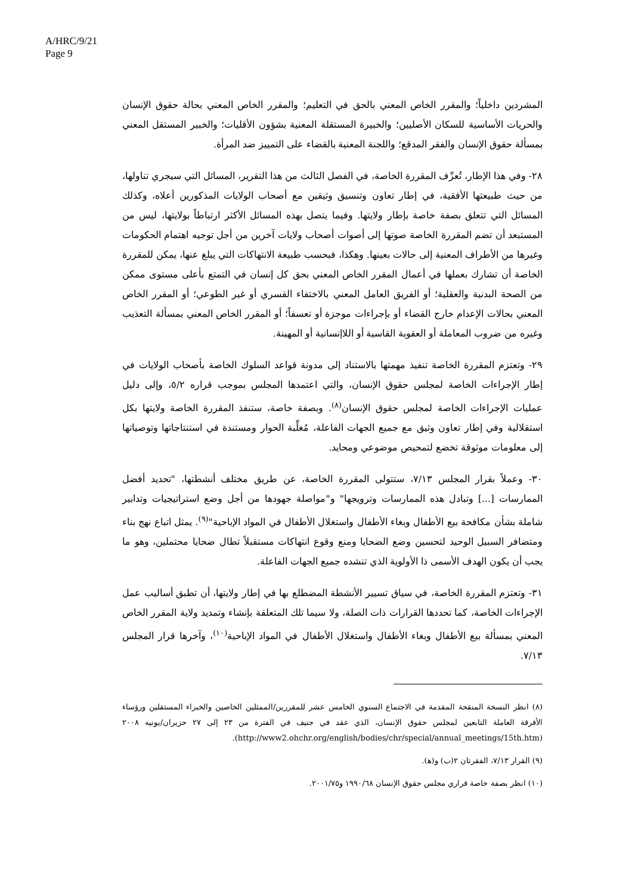A/HRC/9/21
Page 9
المشردين داخلياً؛ والمقرر الخاص المعني بالحق في التعليم؛ والمقرر الخاص المعني بحالة حقوق الإنسان والحريات الأساسية للسكان الأصليين؛ والخبيرة المستقلة المعنية بشؤون الأقليات؛ والخبير المستقل المعني بمسألة حقوق الإنسان والفقر المدقع؛ واللجنة المعنية بالقضاء على التمييز ضد المرأة.
٢٨- وفي هذا الإطار، تُعرِّف المقررة الخاصة، في الفصل الثالث من هذا التقرير، المسائل التي سيجري تناولها، من حيث طبيعتها الأفقية، في إطار تعاون وتنسيق وثيقين مع أصحاب الولايات المذكورين أعلاه، وكذلك المسائل التي تتعلق بصفة خاصة بإطار ولايتها. وفيما يتصل بهذه المسائل الأكثر ارتباطاً بولايتها، ليس من المستبعد أن تضم المقررة الخاصة صوتها إلى أصوات أصحاب ولايات آخرين من أجل توجيه اهتمام الحكومات وغيرها من الأطراف المعنية إلى حالات بعينها. وهكذا، فبحسب طبيعة الانتهاكات التي يبلغ عنها، يمكن للمقررة الخاصة أن تشارك بعملها في أعمال المقرر الخاص المعني بحق كل إنسان في التمتع بأعلى مستوى ممكن من الصحة البدنية والعقلية؛ أو الفريق العامل المعني بالاختفاء القسري أو غير الطوعي؛ أو المقرر الخاص المعني بحالات الإعدام خارج القضاء أو بإجراءات موجزة أو تعسفاً؛ أو المقرر الخاص المعني بمسألة التعذيب وغيره من ضروب المعاملة أو العقوبة القاسية أو اللاإنسانية أو المهينة.
٢٩- وتعتزم المقررة الخاصة تنفيذ مهمتها بالاستناد إلى مدونة قواعد السلوك الخاصة بأصحاب الولايات في إطار الإجراءات الخاصة لمجلس حقوق الإنسان، والتي اعتمدها المجلس بموجب قراره ٥/٢، وإلى دليل عمليات الإجراءات الخاصة لمجلس حقوق الإنسان<sup>(٨)</sup>. وبصفة خاصة، ستنفذ المقررة الخاصة ولايتها بكل استقلالية وفي إطار تعاون وثيق مع جميع الجهات الفاعلة، مُغلِّبة الحوار ومستندة في استنتاجاتها وتوصياتها إلى معلومات موثوقة تخضع لتمحيص موضوعي ومحايد.
٣٠- وعملاً بقرار المجلس ٧/١٣، ستتولى المقررة الخاصة، عن طريق مختلف أنشطتها، "تحديد أفضل الممارسات [...] وتبادل هذه الممارسات وترويجها" و"مواصلة جهودها من أجل وضع استراتيجيات وتدابير شاملة بشأن مكافحة بيع الأطفال وبغاء الأطفال واستغلال الأطفال في المواد الإباحية"<sup>(٩)</sup>. يمثل اتباع نهج بناء ومتضافر السبيل الوحيد لتحسين وضع الضحايا ومنع وقوع انتهاكات مستقبلاً تطال ضحايا محتملين، وهو ما يجب أن يكون الهدف الأسمى ذا الأولوية الذي تنشده جميع الجهات الفاعلة.
٣١- وتعتزم المقررة الخاصة، في سياق تسيير الأنشطة المضطلع بها في إطار ولايتها، أن تطبق أساليب عمل الإجراءات الخاصة، كما تحددها القرارات ذات الصلة، ولا سيما تلك المتعلقة بإنشاء وتمديد ولاية المقرر الخاص المعني بمسألة بيع الأطفال وبغاء الأطفال واستغلال الأطفال في المواد الإباحية<sup>(١٠)</sup>، وآخرها قرار المجلس ٧/١٣.
(٨) انظر النسخة المنقحة المقدمة في الاجتماع السنوي الخامس عشر للمقررين/الممثلين الخاصين والخبراء المستقلين ورؤساء الأفرقة العاملة التابعين لمجلس حقوق الإنسان، الذي عقد في جنيف في الفترة من ٢٣ إلى ٢٧ حزيران/يونيه ٢٠٠٨ (http://www2.ohchr.org/english/bodies/chr/special/annual_meetings/15th.htm).
(٩) القرار ٧/١٣، الفقرتان ٢(ب) و(ﻫ).
(١٠) انظر بصفة خاصة قراري مجلس حقوق الإنسان ١٩٩٠/٦٨ و٢٠٠١/٧٥.